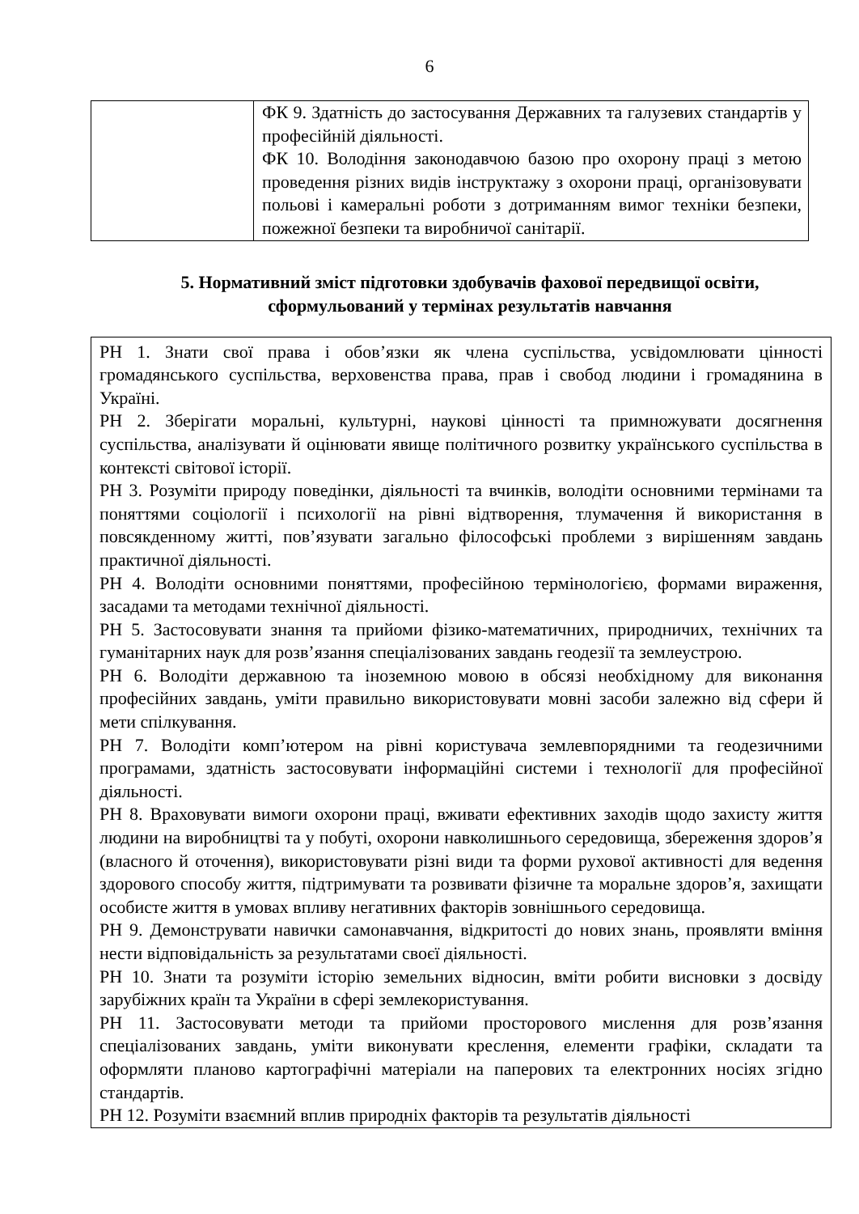6
| | ФК 9. Здатність до застосування Державних та галузевих стандартів у професійній діяльності. ФК 10. Володіння законодавчою базою про охорону праці з метою проведення різних видів інструктажу з охорони праці, організовувати польові і камеральні роботи з дотриманням вимог техніки безпеки, пожежної безпеки та виробничої санітарії. |
5. Нормативний зміст підготовки здобувачів фахової передвищої освіти, сформульований у термінах результатів навчання
| РН 1. Знати свої права і обов’язки як члена суспільства, усвідомлювати цінності громадянського суспільства, верховенства права, прав і свобод людини і громадянина в Україні. РН 2. Зберігати моральні, культурні, наукові цінності та примножувати досягнення суспільства, аналізувати й оцінювати явище політичного розвитку українського суспільства в контексті світової історії. РН 3. Розуміти природу поведінки, діяльності та вчинків, володіти основними термінами та поняттями соціології і психології на рівні відтворення, тлумачення й використання в повсякденному житті, пов’язувати загально філософські проблеми з вирішенням завдань практичної діяльності. РН 4. Володіти основними поняттями, професійною термінологією, формами вираження, засадами та методами технічної діяльності. РН 5. Застосовувати знання та прийоми фізико-математичних, природничих, технічних та гуманітарних наук для розв’язання спеціалізованих завдань геодезії та землеустрою. РН 6. Володіти державною та іноземною мовою в обсязі необхідному для виконання професійних завдань, уміти правильно використовувати мовні засоби залежно від сфери й мети спілкування. РН 7. Володіти комп’ютером на рівні користувача землевпорядними та геодезичними програмами, здатність застосовувати інформаційні системи і технології для професійної діяльності. РН 8. Враховувати вимоги охорони праці, вживати ефективних заходів щодо захисту життя людини на виробництві та у побуті, охорони навколишнього середовища, збереження здоров’я (власного й оточення), використовувати різні види та форми рухової активності для ведення здорового способу життя, підтримувати та розвивати фізичне та моральне здоров’я, захищати особисте життя в умовах впливу негативних факторів зовнішнього середовища. РН 9. Демонструвати навички самонавчання, відкритості до нових знань, проявляти вміння нести відповідальність за результатами своєї діяльності. РН 10. Знати та розуміти історію земельних відносин, вміти робити висновки з досвіду зарубіжних країн та України в сфері землекористування. РН 11. Застосовувати методи та прийоми просторового мислення для розв’язання спеціалізованих завдань, уміти виконувати креслення, елементи графіки, складати та оформляти планово картографічні матеріали на паперових та електронних носіях згідно стандартів. РН 12. Розуміти взаємний вплив природніх факторів та результатів діяльності |